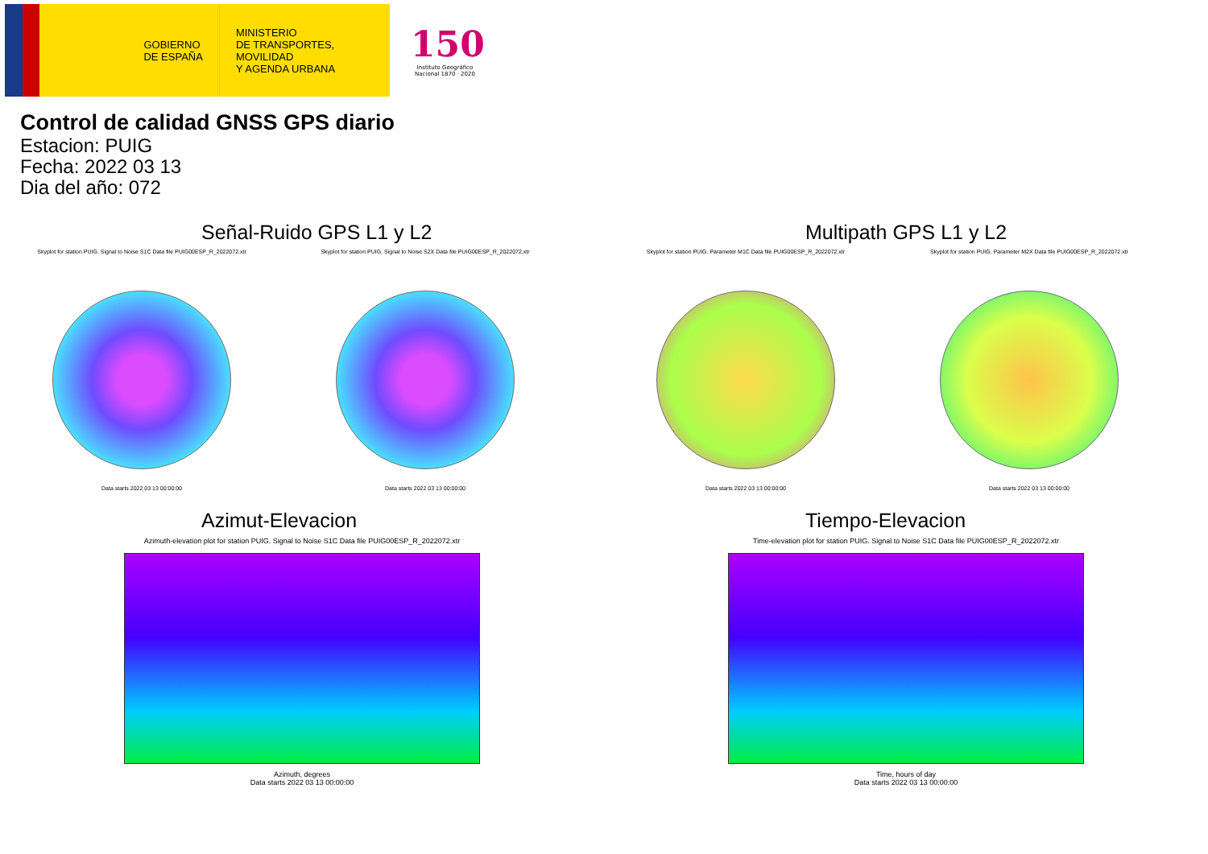GOBIERNO
DE ESPAÑA
MINISTERIO
DE TRANSPORTES, MOVILIDAD
Y AGENDA URBANA
150
Instituto Geográfico Nacional 1870 · 2020
Control de calidad GNSS GPS diario
Estacion: PUIG
Fecha: 2022 03 13
Dia del año: 072
Señal-Ruido GPS L1 y L2
Skyplot for station PUIG. Signal to Noise S1C Data file PUIG00ESP_R_2022072.xtr
Data starts 2022 03 13 00:00:00
Skyplot for station PUIG. Signal to Noise S2X Data file PUIG00ESP_R_2022072.xtr
Data starts 2022 03 13 00:00:00
Multipath GPS L1 y L2
Skyplot for station PUIG. Parameter M1C Data file PUIG00ESP_R_2022072.xtr
Data starts 2022 03 13 00:00:00
Skyplot for station PUIG. Parameter M2X Data file PUIG00ESP_R_2022072.xtr
Data starts 2022 03 13 00:00:00
Azimut-Elevacion
Azimuth-elevation plot for station PUIG. Signal to Noise S1C Data file PUIG00ESP_R_2022072.xtr
Azimuth, degrees
Data starts 2022 03 13 00:00:00
Tiempo-Elevacion
Time-elevation plot for station PUIG. Signal to Noise S1C Data file PUIG00ESP_R_2022072.xtr
Time, hours of day
Data starts 2022 03 13 00:00:00